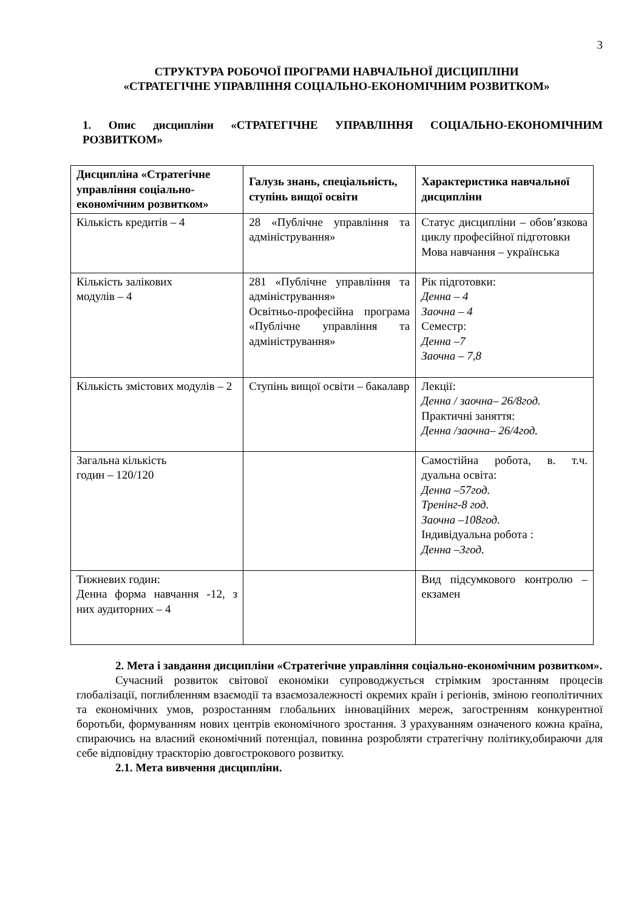3
СТРУКТУРА РОБОЧОЇ ПРОГРАМИ НАВЧАЛЬНОЇ ДИСЦИПЛІНИ
«СТРАТЕГІЧНЕ УПРАВЛІННЯ СОЦІАЛЬНО-ЕКОНОМІЧНИМ РОЗВИТКОМ»
1. Опис дисципліни «СТРАТЕГІЧНЕ УПРАВЛІННЯ СОЦІАЛЬНО-ЕКОНОМІЧНИМ РОЗВИТКОМ»
| Дисципліна «Стратегічне управління соціально-економічним розвитком» | Галузь знань, спеціальність, ступінь вищої освіти | Характеристика навчальної дисципліни |
| --- | --- | --- |
| Кількість кредитів – 4 | 28 «Публічне управління та адміністрування» | Статус дисципліни – обов’язкова циклу професійної підготовки Мова навчання – українська |
| Кількість залікових модулів – 4 | 281 «Публічне управління та адміністрування» Освітньо-професійна програма «Публічне управління та адміністрування» | Рік підготовки: Денна – 4 Заочна – 4 Семестр: Денна –7 Заочна – 7,8 |
| Кількість змістових модулів – 2 | Ступінь вищої освіти – бакалавр | Лекції: Денна / заочна– 26/8год. Практичні заняття: Денна /заочна– 26/4год. |
| Загальна кількість годин – 120/120 | | Самостійна робота, в. т.ч. дуальна освіта: Денна –57год. Тренінг-8 год. Заочна –108год. Індивідуальна робота : Денна –3год. |
| Тижневих годин: Денна форма навчання -12, з них аудиторних – 4 | | Вид підсумкового контролю – екзамен |
2. Мета і завдання дисципліни «Стратегічне управління соціально-економічним розвитком».
Сучасний розвиток світової економіки супроводжується стрімким зростанням процесів глобалізації, поглибленням взаємодії та взаємозалежності окремих країн і регіонів, зміною геополітичних та економічних умов, розростанням глобальних інноваційних мереж, загостренням конкурентної боротьби, формуванням нових центрів економічного зростання. З урахуванням означеного кожна країна, спираючись на власний економічний потенціал, повинна розробляти стратегічну політику,обираючи для себе відповідну траєкторію довгострокового розвитку.
2.1. Мета вивчення дисципліни.